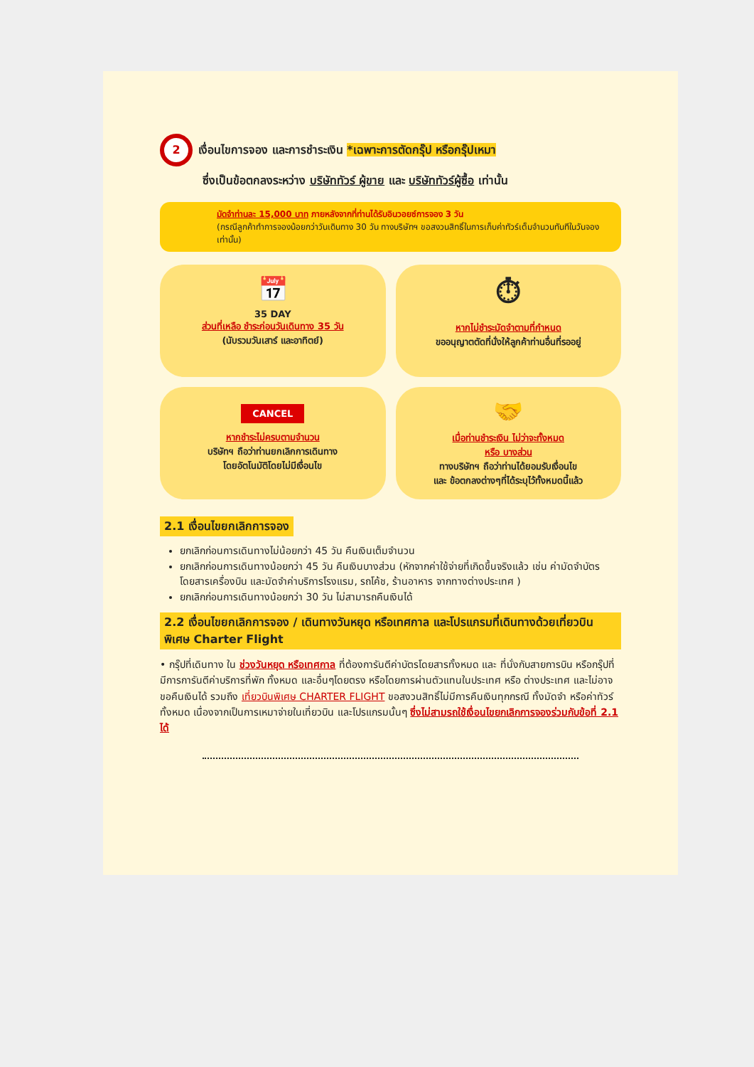2
เงื่อนไขการจอง และการชำระเงิน *เฉพาะการตัดกรุ๊ป หรือกรุ๊ปเหมา
ซึ่งเป็นข้อตกลงระหว่าง บริษัททัวร์ ผู้ขาย และ บริษัททัวร์ผู้ซื้อ เท่านั้น
มัดจำท่านละ 15,000 บาท ภายหลังจากที่ท่านได้รับอินวอยซ์การจอง 3 วัน
(กรณีลูกค้าทำการจองน้อยกว่าวันเดินทาง 30 วัน ทางบริษัทฯ ขอสงวนสิทธิ์ในการเก็บค่าทัวร์เต็มจำนวนทันทีในวันจองเท่านั้น)
📅
35 DAY
ส่วนที่เหลือ ชำระก่อนวันเดินทาง 35 วัน
(นับรวมวันเสาร์ และอาทิตย์)
⏱
หากไม่ชำระมัดจำตามที่กำหนด
ขออนุญาตตัดที่นั่งให้ลูกค้าท่านอื่นที่รออยู่
CANCEL
หากชำระไม่ครบตามจำนวน
บริษัทฯ ถือว่าท่านยกเลิกการเดินทาง
โดยอัตโนมัติโดยไม่มีเงื่อนไข
🤝
เมื่อท่านชำระเงิน ไม่ว่าจะทั้งหมด
หรือ บางส่วน
ทางบริษัทฯ ถือว่าท่านได้ยอมรับเงื่อนไข
และ ข้อตกลงต่างๆที่ได้ระบุไว้ทั้งหมดนี้แล้ว
2.1 เงื่อนไขยกเลิกการจอง
ยกเลิกก่อนการเดินทางไม่น้อยกว่า 45 วัน คืนเงินเต็มจำนวน
ยกเลิกก่อนการเดินทางน้อยกว่า 45 วัน คืนเงินบางส่วน (หักจากค่าใช้จ่ายที่เกิดขึ้นจริงแล้ว เช่น ค่ามัดจำบัตรโดยสารเครื่องบิน และมัดจำค่าบริการโรงแรม, รถโค้ช, ร้านอาหาร จากทางต่างประเทศ )
ยกเลิกก่อนการเดินทางน้อยกว่า 30 วัน ไม่สามารถคืนเงินได้
2.2 เงื่อนไขยกเลิกการจอง / เดินทางวันหยุด หรือเทศกาล และโปรแกรมที่เดินทางด้วยเที่ยวบินพิเศษ Charter Flight
• กรุ๊ปที่เดินทาง ใน ช่วงวันหยุด หรือเทศกาล ที่ต้องการันตีค่าบัตรโดยสารทั้งหมด และ ที่นั่งกับสายการบิน หรือกรุ๊ปที่มีการการันตีค่าบริการที่พัก ทั้งหมด และอื่นๆโดยตรง หรือโดยการผ่านตัวแทนในประเทศ หรือ ต่างประเทศ และไม่อาจขอคืนเงินได้ รวมถึง เที่ยวบินพิเศษ CHARTER FLIGHT ขอสงวนสิทธิ์ไม่มีการคืนเงินทุกกรณี ทั้งมัดจำ หรือค่าทัวร์ทั้งหมด เนื่องจากเป็นการเหมาจ่ายในเที่ยวบิน และโปรแกรมนั้นๆ ซึ่งไม่สามรถใช้เงื่อนไขยกเลิกการจองร่วมกับข้อที่ 2.1 ได้